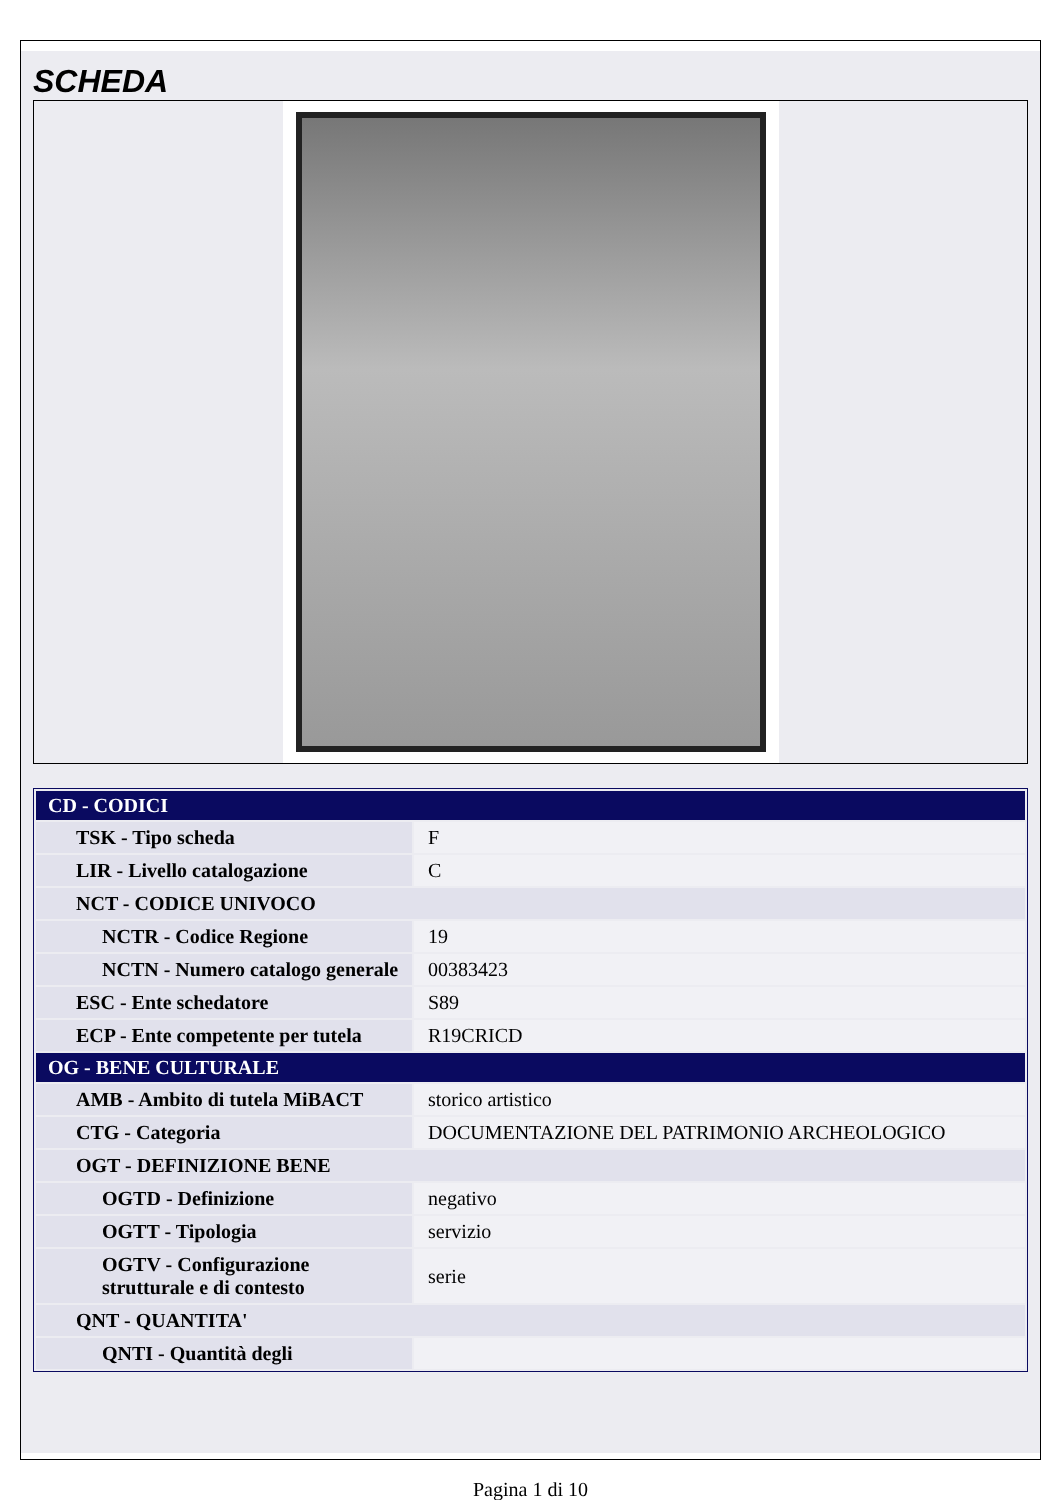SCHEDA
| CD - CODICI | |
| TSK - Tipo scheda | F |
| LIR - Livello catalogazione | C |
| NCT - CODICE UNIVOCO | |
| NCTR - Codice Regione | 19 |
| NCTN - Numero catalogo generale | 00383423 |
| ESC - Ente schedatore | S89 |
| ECP - Ente competente per tutela | R19CRICD |
| OG - BENE CULTURALE | |
| AMB - Ambito di tutela MiBACT | storico artistico |
| CTG - Categoria | DOCUMENTAZIONE DEL PATRIMONIO ARCHEOLOGICO |
| OGT - DEFINIZIONE BENE | |
| OGTD - Definizione | negativo |
| OGTT - Tipologia | servizio |
| OGTV - Configurazione strutturale e di contesto | serie |
| QNT - QUANTITA' | |
| QNTI - Quantità degli | |
Pagina 1 di 10